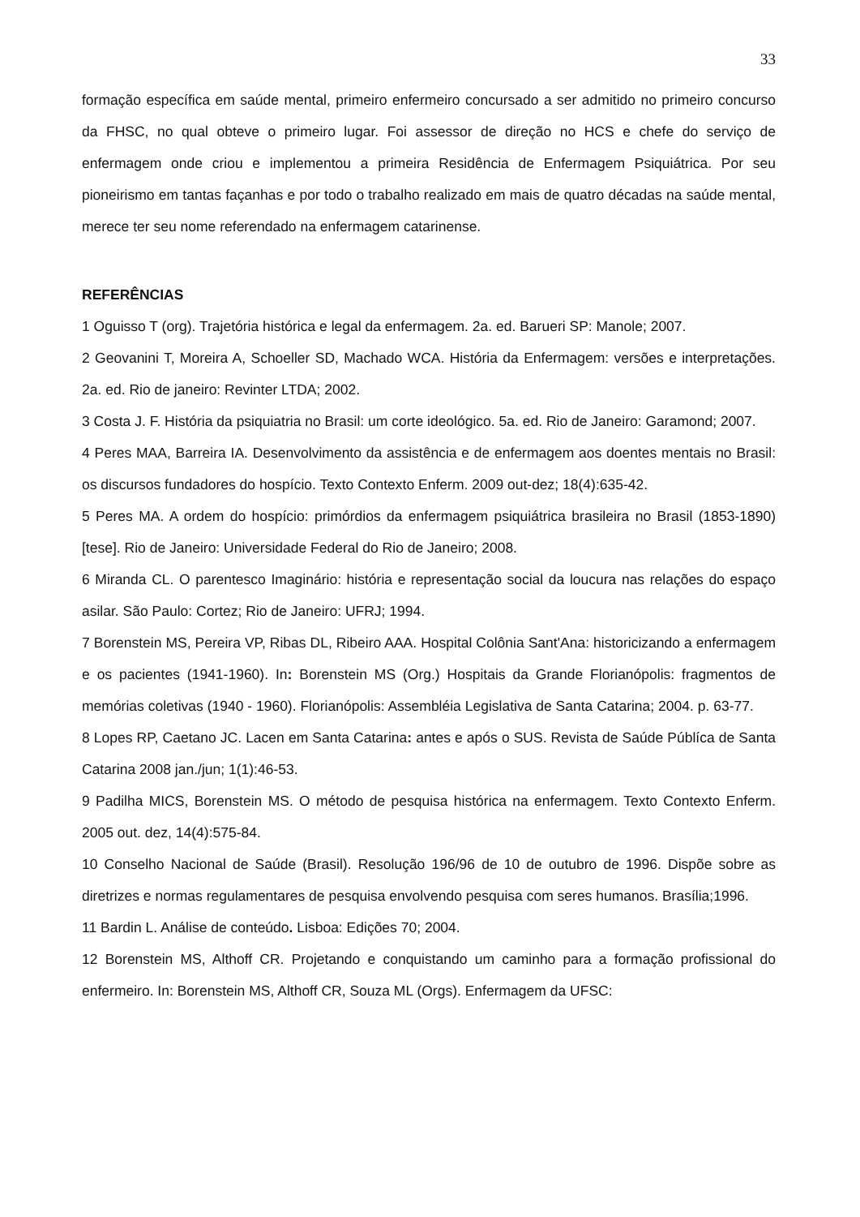33
formação específica em saúde mental, primeiro enfermeiro concursado a ser admitido no primeiro concurso da FHSC, no qual obteve o primeiro lugar. Foi assessor de direção no HCS e chefe do serviço de enfermagem onde criou e implementou a primeira Residência de Enfermagem Psiquiátrica. Por seu pioneirismo em tantas façanhas e por todo o trabalho realizado em mais de quatro décadas na saúde mental, merece ter seu nome referendado na enfermagem catarinense.
REFERÊNCIAS
1 Oguisso T (org). Trajetória histórica e legal da enfermagem. 2a. ed. Barueri SP: Manole; 2007.
2 Geovanini T, Moreira A, Schoeller SD, Machado WCA. História da Enfermagem: versões e interpretações. 2a. ed. Rio de janeiro: Revinter LTDA; 2002.
3 Costa J. F. História da psiquiatria no Brasil: um corte ideológico. 5a. ed. Rio de Janeiro: Garamond; 2007.
4 Peres MAA, Barreira IA. Desenvolvimento da assistência e de enfermagem aos doentes mentais no Brasil: os discursos fundadores do hospício. Texto Contexto Enferm. 2009 out-dez; 18(4):635-42.
5 Peres MA. A ordem do hospício: primórdios da enfermagem psiquiátrica brasileira no Brasil (1853-1890) [tese]. Rio de Janeiro: Universidade Federal do Rio de Janeiro; 2008.
6 Miranda CL. O parentesco Imaginário: história e representação social da loucura nas relações do espaço asilar. São Paulo: Cortez; Rio de Janeiro: UFRJ; 1994.
7 Borenstein MS, Pereira VP, Ribas DL, Ribeiro AAA. Hospital Colônia Sant'Ana: historicizando a enfermagem e os pacientes (1941-1960). In: Borenstein MS (Org.) Hospitais da Grande Florianópolis: fragmentos de memórias coletivas (1940 - 1960). Florianópolis: Assembléia Legislativa de Santa Catarina; 2004. p. 63-77.
8 Lopes RP, Caetano JC. Lacen em Santa Catarina: antes e após o SUS. Revista de Saúde Públíca de Santa Catarina 2008 jan./jun; 1(1):46-53.
9 Padilha MICS, Borenstein MS. O método de pesquisa histórica na enfermagem. Texto Contexto Enferm. 2005 out. dez, 14(4):575-84.
10 Conselho Nacional de Saúde (Brasil). Resolução 196/96 de 10 de outubro de 1996. Dispõe sobre as diretrizes e normas regulamentares de pesquisa envolvendo pesquisa com seres humanos. Brasília;1996.
11 Bardin L. Análise de conteúdo. Lisboa: Edições 70; 2004.
12 Borenstein MS, Althoff CR. Projetando e conquistando um caminho para a formação profissional do enfermeiro. In: Borenstein MS, Althoff CR, Souza ML (Orgs). Enfermagem da UFSC: